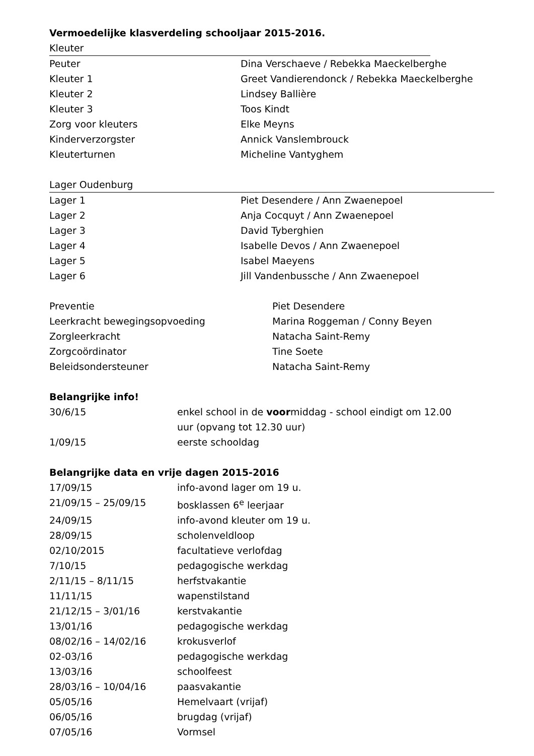Vermoedelijke klasverdeling schooljaar 2015-2016.
Kleuter
| Peuter | Dina Verschaeve / Rebekka Maeckelberghe |
| Kleuter 1 | Greet Vandierendonck / Rebekka Maeckelberghe |
| Kleuter 2 | Lindsey Ballière |
| Kleuter 3 | Toos Kindt |
| Zorg voor kleuters | Elke Meyns |
| Kinderverzorgster | Annick Vanslembrouck |
| Kleuterturnen | Micheline Vantyghem |
Lager Oudenburg
| Lager 1 | Piet Desendere / Ann Zwaenepoel |
| Lager 2 | Anja Cocquyt / Ann Zwaenepoel |
| Lager 3 | David Tyberghien |
| Lager 4 | Isabelle Devos / Ann Zwaenepoel |
| Lager 5 | Isabel Maeyens |
| Lager 6 | Jill Vandenbussche / Ann Zwaenepoel |
| Preventie | Piet Desendere |
| Leerkracht bewegingsopvoeding | Marina Roggeman / Conny Beyen |
| Zorgleerkracht | Natacha Saint-Remy |
| Zorgcoördinator | Tine Soete |
| Beleidsondersteuner | Natacha Saint-Remy |
Belangrijke info!
| 30/6/15 | enkel school in de voor middag - school eindigt om 12.00 uur (opvang tot 12.30 uur) |
| 1/09/15 | eerste schooldag |
Belangrijke data en vrije dagen 2015-2016
| 17/09/15 | info-avond lager om 19 u. |
| 21/09/15 – 25/09/15 | bosklassen 6<sup>e</sup> leerjaar |
| 24/09/15 | info-avond kleuter om 19 u. |
| 28/09/15 | scholenveldloop |
| 02/10/2015 | facultatieve verlofdag |
| 7/10/15 | pedagogische werkdag |
| 2/11/15 – 8/11/15 | herfstvakantie |
| 11/11/15 | wapenstilstand |
| 21/12/15 – 3/01/16 | kerstvakantie |
| 13/01/16 | pedagogische werkdag |
| 08/02/16 – 14/02/16 | krokusverlof |
| 02-03/16 | pedagogische werkdag |
| 13/03/16 | schoolfeest |
| 28/03/16 – 10/04/16 | paasvakantie |
| 05/05/16 | Hemelvaart (vrijaf) |
| 06/05/16 | brugdag (vrijaf) |
| 07/05/16 | Vormsel |